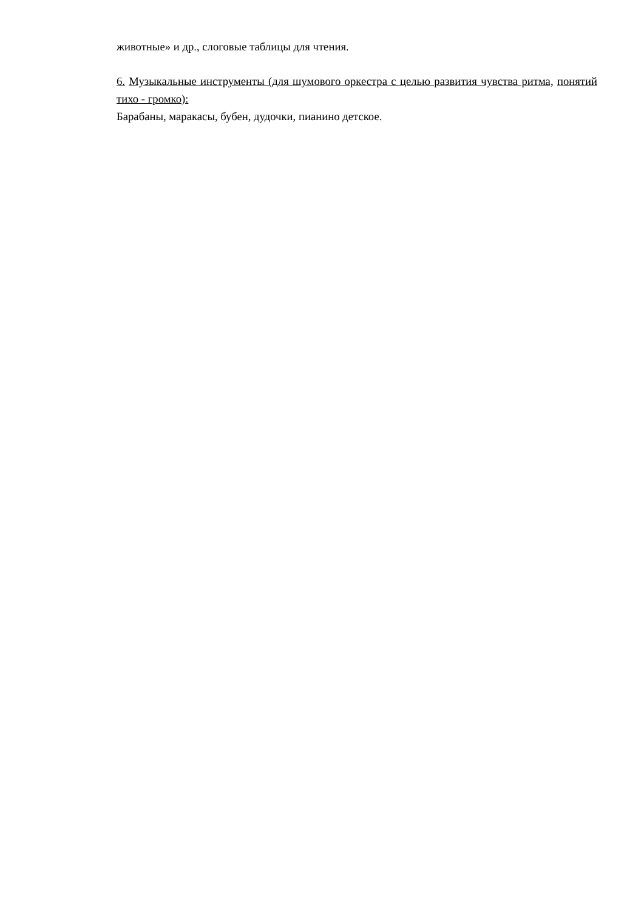животные» и др., слоговые таблицы для чтения.
6. Музыкальные инструменты (для шумового оркестра с целью развития чувства ритма, понятий тихо - громко):
Барабаны, маракасы, бубен, дудочки, пианино детское.